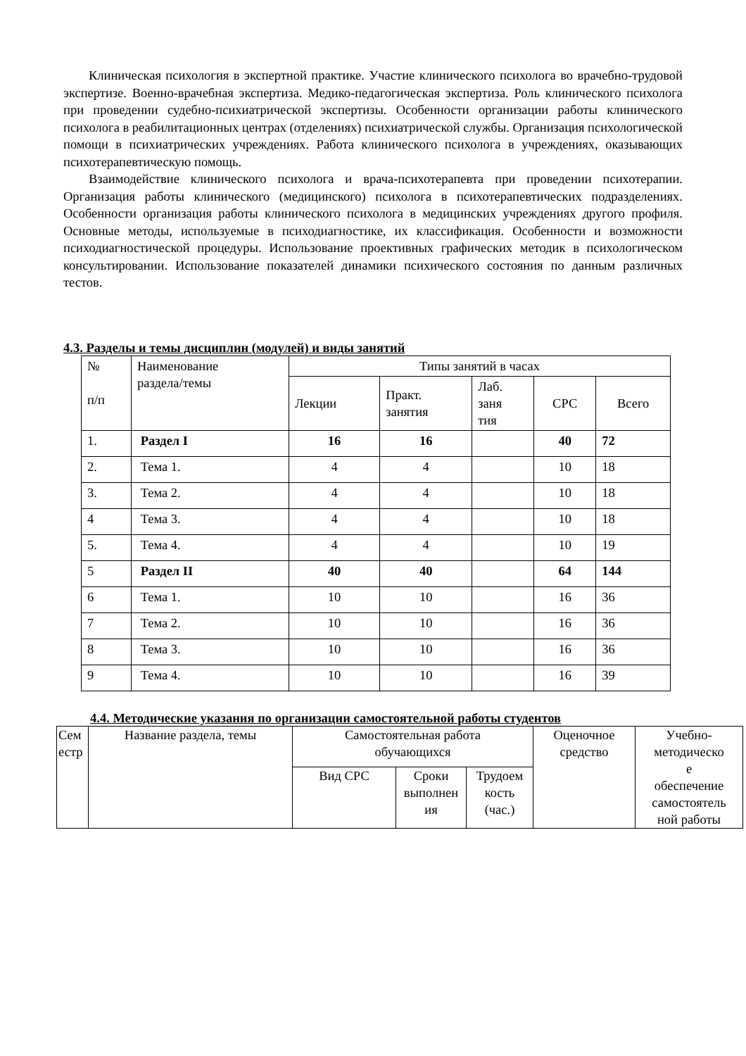Клиническая психология в экспертной практике. Участие клинического психолога во врачебно-трудовой экспертизе. Военно-врачебная экспертиза. Медико-педагогическая экспертиза. Роль клинического психолога при проведении судебно-психиатрической экспертизы. Особенности организации работы клинического психолога в реабилитационных центрах (отделениях) психиатрической службы. Организация психологической помощи в психиатрических учреждениях. Работа клинического психолога в учреждениях, оказывающих психотерапевтическую помощь.
Взаимодействие клинического психолога и врача-психотерапевта при проведении психотерапии. Организация работы клинического (медицинского) психолога в психотерапевтических подразделениях. Особенности организация работы клинического психолога в медицинских учреждениях другого профиля. Основные методы, используемые в психодиагностике, их классификация. Особенности и возможности психодиагностической процедуры. Использование проективных графических методик в психологическом консультировании. Использование показателей динамики психического состояния по данным различных тестов.
4.3. Разделы и темы дисциплин (модулей) и виды занятий
| № п/п | Наименование раздела/темы | Типы занятий в часах | | | | |
| --- | --- | --- | --- | --- | --- | --- |
| | | Лекции | Практ. занятия | Лаб. заня тия | СРС | Всего |
| 1. | Раздел I | 16 | 16 | | 40 | 72 |
| 2. | Тема 1. | 4 | 4 | | 10 | 18 |
| 3. | Тема 2. | 4 | 4 | | 10 | 18 |
| 4 | Тема 3. | 4 | 4 | | 10 | 18 |
| 5. | Тема 4. | 4 | 4 | | 10 | 19 |
| 5 | Раздел II | 40 | 40 | | 64 | 144 |
| 6 | Тема 1. | 10 | 10 | | 16 | 36 |
| 7 | Тема 2. | 10 | 10 | | 16 | 36 |
| 8 | Тема 3. | 10 | 10 | | 16 | 36 |
| 9 | Тема 4. | 10 | 10 | | 16 | 39 |
4.4. Методические указания по организации самостоятельной работы студентов
| Сем естр | Название раздела, темы | Самостоятельная работа обучающихся | | | Оценочное средство | Учебно- методическо е обеспечение самостоятель ной работы |
| --- | --- | --- | --- | --- | --- | --- |
| | | Вид СРС | Сроки выполнен ия | Трудоем кость (час.) | | |